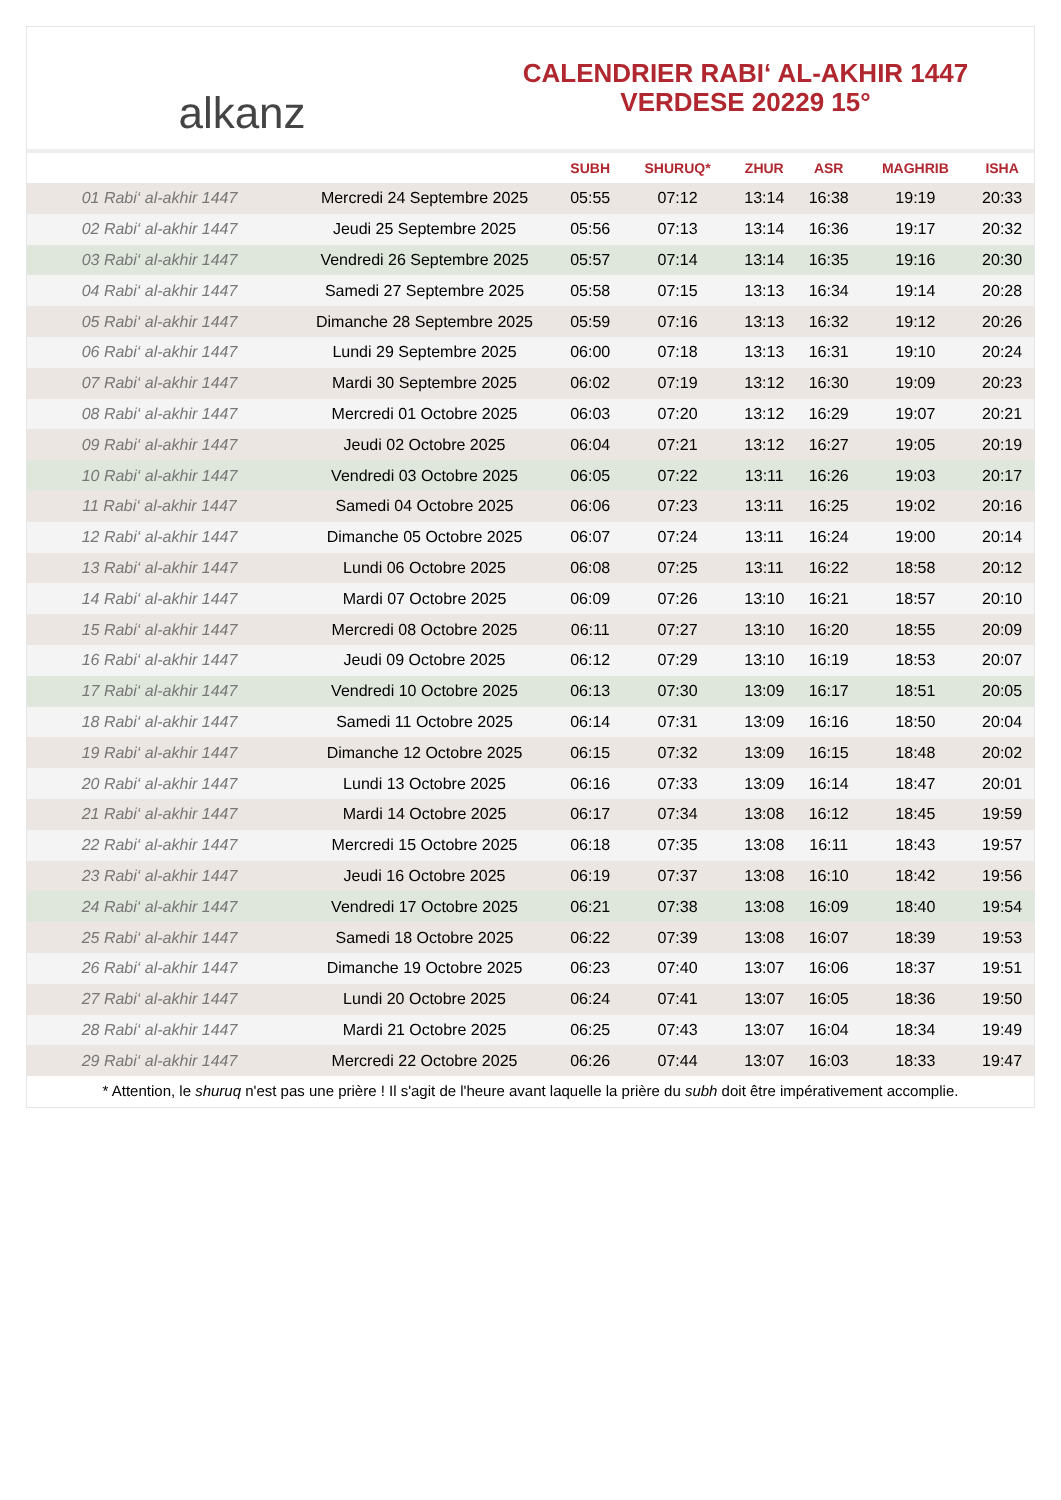alkanz
CALENDRIER RABI‘ AL-AKHIR 1447
VERDESE 20229 15°
| | | SUBH | SHURUQ* | ZHUR | ASR | MAGHRIB | ISHA |
| --- | --- | --- | --- | --- | --- | --- | --- |
| 01 Rabi‘ al-akhir 1447 | Mercredi 24 Septembre 2025 | 05:55 | 07:12 | 13:14 | 16:38 | 19:19 | 20:33 |
| 02 Rabi‘ al-akhir 1447 | Jeudi 25 Septembre 2025 | 05:56 | 07:13 | 13:14 | 16:36 | 19:17 | 20:32 |
| 03 Rabi‘ al-akhir 1447 | Vendredi 26 Septembre 2025 | 05:57 | 07:14 | 13:14 | 16:35 | 19:16 | 20:30 |
| 04 Rabi‘ al-akhir 1447 | Samedi 27 Septembre 2025 | 05:58 | 07:15 | 13:13 | 16:34 | 19:14 | 20:28 |
| 05 Rabi‘ al-akhir 1447 | Dimanche 28 Septembre 2025 | 05:59 | 07:16 | 13:13 | 16:32 | 19:12 | 20:26 |
| 06 Rabi‘ al-akhir 1447 | Lundi 29 Septembre 2025 | 06:00 | 07:18 | 13:13 | 16:31 | 19:10 | 20:24 |
| 07 Rabi‘ al-akhir 1447 | Mardi 30 Septembre 2025 | 06:02 | 07:19 | 13:12 | 16:30 | 19:09 | 20:23 |
| 08 Rabi‘ al-akhir 1447 | Mercredi 01 Octobre 2025 | 06:03 | 07:20 | 13:12 | 16:29 | 19:07 | 20:21 |
| 09 Rabi‘ al-akhir 1447 | Jeudi 02 Octobre 2025 | 06:04 | 07:21 | 13:12 | 16:27 | 19:05 | 20:19 |
| 10 Rabi‘ al-akhir 1447 | Vendredi 03 Octobre 2025 | 06:05 | 07:22 | 13:11 | 16:26 | 19:03 | 20:17 |
| 11 Rabi‘ al-akhir 1447 | Samedi 04 Octobre 2025 | 06:06 | 07:23 | 13:11 | 16:25 | 19:02 | 20:16 |
| 12 Rabi‘ al-akhir 1447 | Dimanche 05 Octobre 2025 | 06:07 | 07:24 | 13:11 | 16:24 | 19:00 | 20:14 |
| 13 Rabi‘ al-akhir 1447 | Lundi 06 Octobre 2025 | 06:08 | 07:25 | 13:11 | 16:22 | 18:58 | 20:12 |
| 14 Rabi‘ al-akhir 1447 | Mardi 07 Octobre 2025 | 06:09 | 07:26 | 13:10 | 16:21 | 18:57 | 20:10 |
| 15 Rabi‘ al-akhir 1447 | Mercredi 08 Octobre 2025 | 06:11 | 07:27 | 13:10 | 16:20 | 18:55 | 20:09 |
| 16 Rabi‘ al-akhir 1447 | Jeudi 09 Octobre 2025 | 06:12 | 07:29 | 13:10 | 16:19 | 18:53 | 20:07 |
| 17 Rabi‘ al-akhir 1447 | Vendredi 10 Octobre 2025 | 06:13 | 07:30 | 13:09 | 16:17 | 18:51 | 20:05 |
| 18 Rabi‘ al-akhir 1447 | Samedi 11 Octobre 2025 | 06:14 | 07:31 | 13:09 | 16:16 | 18:50 | 20:04 |
| 19 Rabi‘ al-akhir 1447 | Dimanche 12 Octobre 2025 | 06:15 | 07:32 | 13:09 | 16:15 | 18:48 | 20:02 |
| 20 Rabi‘ al-akhir 1447 | Lundi 13 Octobre 2025 | 06:16 | 07:33 | 13:09 | 16:14 | 18:47 | 20:01 |
| 21 Rabi‘ al-akhir 1447 | Mardi 14 Octobre 2025 | 06:17 | 07:34 | 13:08 | 16:12 | 18:45 | 19:59 |
| 22 Rabi‘ al-akhir 1447 | Mercredi 15 Octobre 2025 | 06:18 | 07:35 | 13:08 | 16:11 | 18:43 | 19:57 |
| 23 Rabi‘ al-akhir 1447 | Jeudi 16 Octobre 2025 | 06:19 | 07:37 | 13:08 | 16:10 | 18:42 | 19:56 |
| 24 Rabi‘ al-akhir 1447 | Vendredi 17 Octobre 2025 | 06:21 | 07:38 | 13:08 | 16:09 | 18:40 | 19:54 |
| 25 Rabi‘ al-akhir 1447 | Samedi 18 Octobre 2025 | 06:22 | 07:39 | 13:08 | 16:07 | 18:39 | 19:53 |
| 26 Rabi‘ al-akhir 1447 | Dimanche 19 Octobre 2025 | 06:23 | 07:40 | 13:07 | 16:06 | 18:37 | 19:51 |
| 27 Rabi‘ al-akhir 1447 | Lundi 20 Octobre 2025 | 06:24 | 07:41 | 13:07 | 16:05 | 18:36 | 19:50 |
| 28 Rabi‘ al-akhir 1447 | Mardi 21 Octobre 2025 | 06:25 | 07:43 | 13:07 | 16:04 | 18:34 | 19:49 |
| 29 Rabi‘ al-akhir 1447 | Mercredi 22 Octobre 2025 | 06:26 | 07:44 | 13:07 | 16:03 | 18:33 | 19:47 |
* Attention, le shuruq n'est pas une prière ! Il s'agit de l'heure avant laquelle la prière du subh doit être impérativement accomplie.